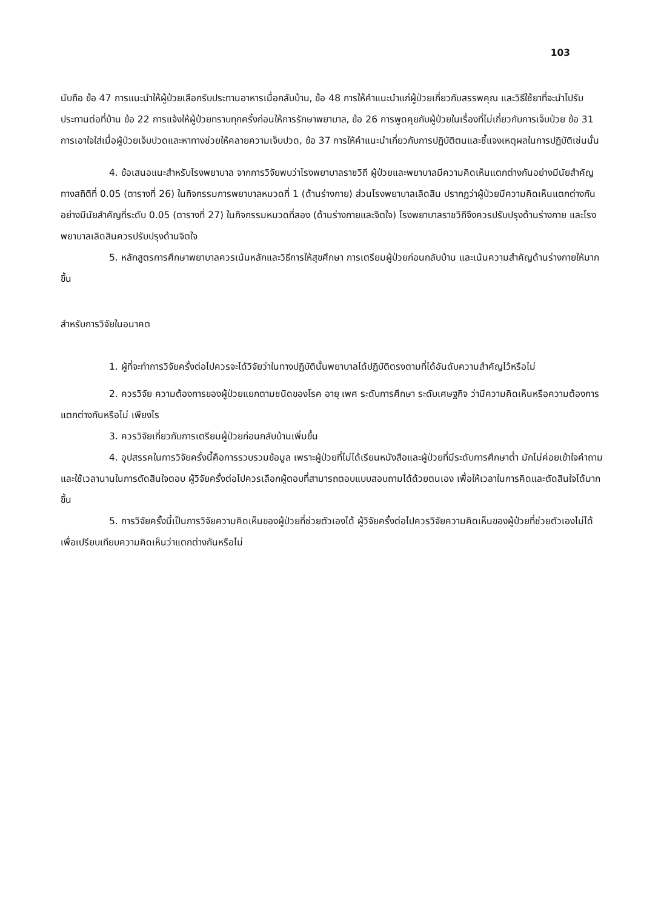103
นับถือ ข้อ 47 การแนะนำให้ผู้ป่วยเลือกรับประทานอาหารเมื่อกลับบ้าน, ข้อ 48 การให้คำแนะนำแก่ผู้ป่วยเกี่ยวกับสรรพคุณ และวิธีใช้ยาที่จะนำไปรับประทานต่อที่บ้าน ข้อ 22 การแจ้งให้ผู้ป่วยทราบทุกครั้งก่อนให้การรักษาพยาบาล, ข้อ 26 การพูดคุยกับผู้ป่วยในเรื่องที่ไม่เกี่ยวกับการเจ็บป่วย ข้อ 31 การเอาใจใส่เมื่อผู้ป่วยเจ็บปวดและหาทางช่วยให้คลายความเจ็บปวด, ข้อ 37 การให้คำแนะนำเกี่ยวกับการปฏิบัติตนและชี้แจงเหตุผลในการปฏิบัติเช่นนั้น
4. ข้อเสนอแนะสำหรับโรงพยาบาล จากการวิจัยพบว่าโรงพยาบาลราชวิถี ผู้ป่วยและพยาบาลมีความคิดเห็นแตกต่างกันอย่างมีนัยสำคัญทางสถิติที่ 0.05 (ตารางที่ 26) ในกิจกรรมการพยาบาลหมวดที่ 1 (ด้านร่างกาย) ส่วนโรงพยาบาลเลิดสิน ปรากฏว่าผู้ป่วยมีความคิดเห็นแตกต่างกันอย่างมีนัยสำคัญที่ระดับ 0.05 (ตารางที่ 27) ในกิจกรรมหมวดที่สอง (ด้านร่างกายและจิตใจ) โรงพยาบาลราชวิถีจึงควรปรับปรุงด้านร่างกาย และโรงพยาบาลเลิดสินควรปรับปรุงด้านจิตใจ
5. หลักสูตรการศึกษาพยาบาลควรเน้นหลักและวิธีการให้สุขศึกษา การเตรียมผู้ป่วยก่อนกลับบ้าน และเน้นความสำคัญด้านร่างกายให้มากขึ้น
สำหรับการวิจัยในอนาคต
1. ผู้ที่จะทำการวิจัยครั้งต่อไปควรจะได้วิจัยว่าในทางปฏิบัตินั้นพยาบาลได้ปฏิบัติตรงตามที่ได้อันดับความสำคัญไว้หรือไม่
2. ควรวิจัย ความต้องการของผู้ป่วยแยกตามชนิดของโรค อายุ เพศ ระดับการศึกษา ระดับเศษฐกิจ ว่ามีความคิดเห็นหรือความต้องการแตกต่างกันหรือไม่ เพียงไร
3. ควรวิจัยเกี่ยวกับการเตรียมผู้ป่วยก่อนกลับบ้านเพิ่มขึ้น
4. อุปสรรคในการวิจัยครั้งนี้คือการรวบรวมข้อมูล เพราะผู้ป่วยที่ไม่ได้เรียนหนังสือและผู้ป่วยที่มีระดับการศึกษาต่ำ มักไม่ค่อยเข้าใจคำถามและใช้เวลานานในการตัดสินใจตอบ ผู้วิจัยครั้งต่อไปควรเลือกผู้ตอบที่สามารถตอบแบบสอบถามได้ด้วยตนเอง เพื่อให้เวลาในการคิดและตัดสินใจได้มากขึ้น
5. การวิจัยครั้งนี้เป็นการวิจัยความคิดเห็นของผู้ป่วยที่ช่วยตัวเองได้ ผู้วิจัยครั้งต่อไปควรวิจัยความคิดเห็นของผู้ป่วยที่ช่วยตัวเองไม่ได้ เพื่อเปรียบเทียบความคิดเห็นว่าแตกต่างกันหรือไม่